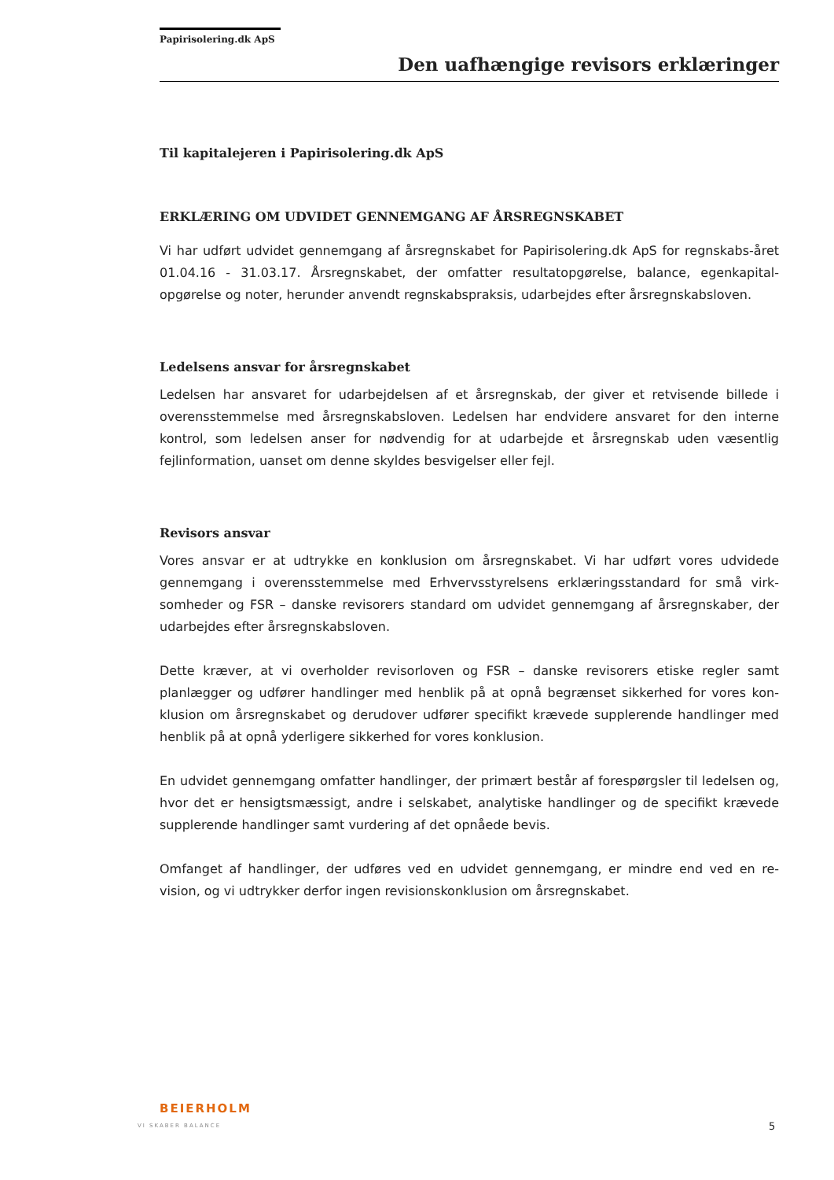Papirisolering.dk ApS
Den uafhængige revisors erklæringer
Til kapitalejeren i Papirisolering.dk ApS
ERKLÆRING OM UDVIDET GENNEMGANG AF ÅRSREGNSKABET
Vi har udført udvidet gennemgang af årsregnskabet for Papirisolering.dk ApS for regnskabs-året 01.04.16 - 31.03.17. Årsregnskabet, der omfatter resultatopgørelse, balance, egenkapital-opgørelse og noter, herunder anvendt regnskabspraksis, udarbejdes efter årsregnskabsloven.
Ledelsens ansvar for årsregnskabet
Ledelsen har ansvaret for udarbejdelsen af et årsregnskab, der giver et retvisende billede i overensstemmelse med årsregnskabsloven. Ledelsen har endvidere ansvaret for den interne kontrol, som ledelsen anser for nødvendig for at udarbejde et årsregnskab uden væsentlig fejlinformation, uanset om denne skyldes besvigelser eller fejl.
Revisors ansvar
Vores ansvar er at udtrykke en konklusion om årsregnskabet. Vi har udført vores udvidede gennemgang i overensstemmelse med Erhvervsstyrelsens erklæringsstandard for små virk-somheder og FSR – danske revisorers standard om udvidet gennemgang af årsregnskaber, der udarbejdes efter årsregnskabsloven.
Dette kræver, at vi overholder revisorloven og FSR – danske revisorers etiske regler samt planlægger og udfører handlinger med henblik på at opnå begrænset sikkerhed for vores kon-klusion om årsregnskabet og derudover udfører specifikt krævede supplerende handlinger med henblik på at opnå yderligere sikkerhed for vores konklusion.
En udvidet gennemgang omfatter handlinger, der primært består af forespørgsler til ledelsen og, hvor det er hensigtsmæssigt, andre i selskabet, analytiske handlinger og de specifikt krævede supplerende handlinger samt vurdering af det opnåede bevis.
Omfanget af handlinger, der udføres ved en udvidet gennemgang, er mindre end ved en re-vision, og vi udtrykker derfor ingen revisionskonklusion om årsregnskabet.
BEIERHOLM
VI SKABER BALANCE
5